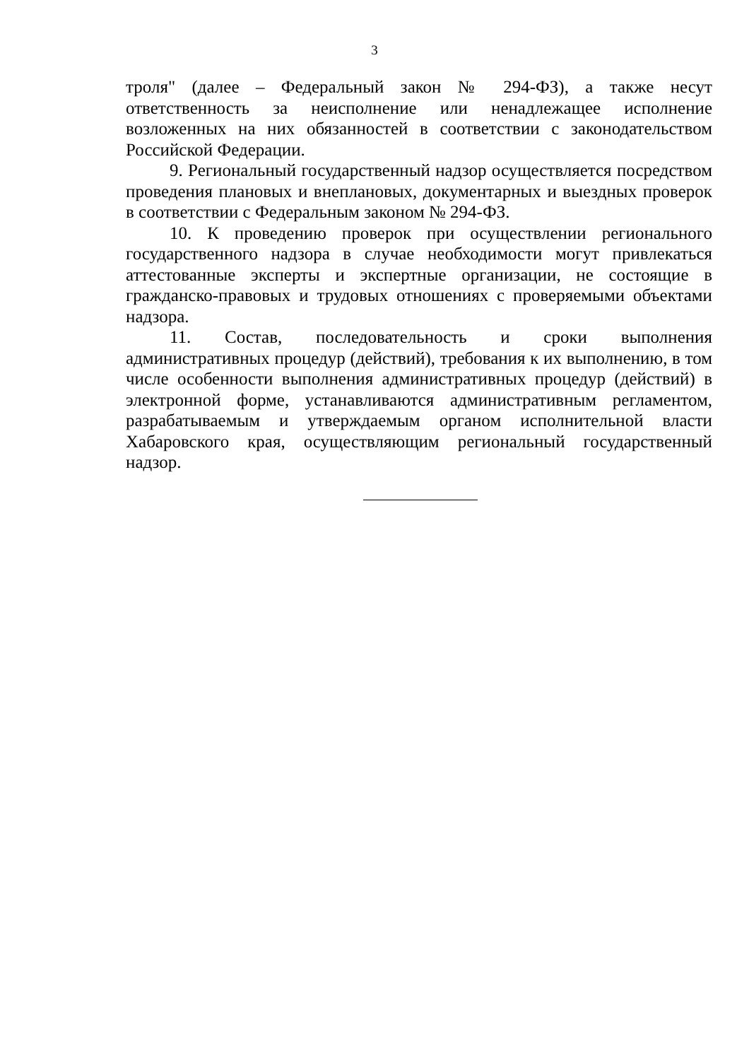3
троля" (далее – Федеральный закон № 294-ФЗ), а также несут ответственность за неисполнение или ненадлежащее исполнение возложенных на них обязанностей в соответствии с законодательством Российской Федерации.
9. Региональный государственный надзор осуществляется посредством проведения плановых и внеплановых, документарных и выездных проверок в соответствии с Федеральным законом № 294-ФЗ.
10. К проведению проверок при осуществлении регионального государственного надзора в случае необходимости могут привлекаться аттестованные эксперты и экспертные организации, не состоящие в гражданско-правовых и трудовых отношениях с проверяемыми объектами надзора.
11. Состав, последовательность и сроки выполнения административных процедур (действий), требования к их выполнению, в том числе особенности выполнения административных процедур (действий) в электронной форме, устанавливаются административным регламентом, разрабатываемым и утверждаемым органом исполнительной власти Хабаровского края, осуществляющим региональный государственный надзор.